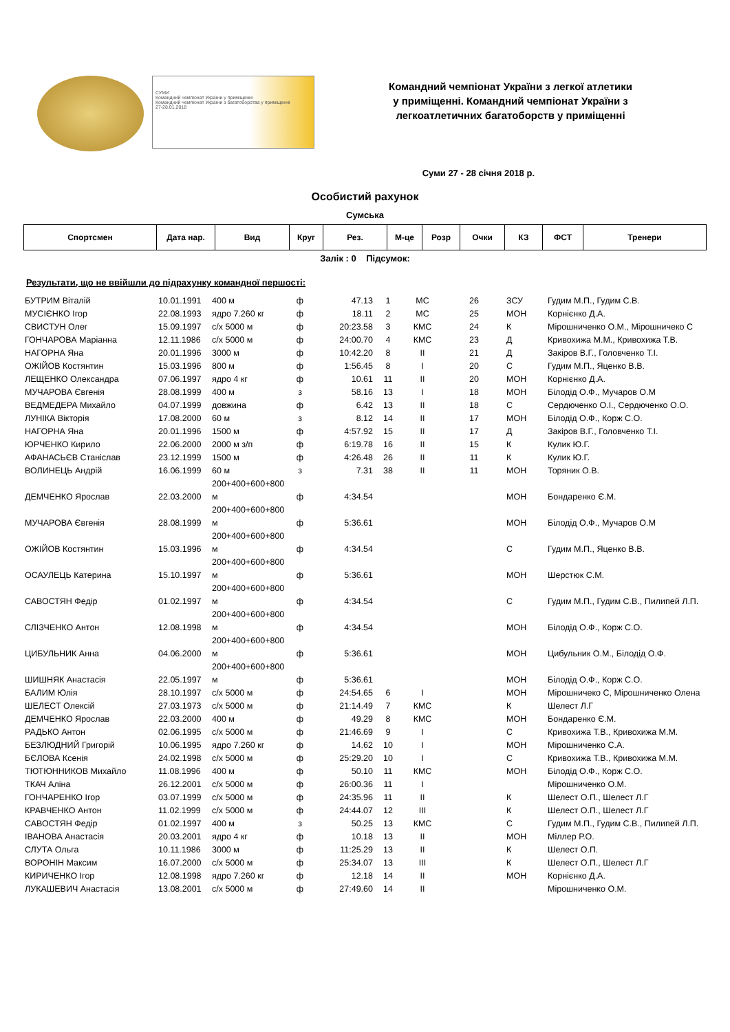СУМИ
Командний чемпіонат України у приміщенні
Командний чемпіонат України з багатоборства у приміщенні
27-28.01.2018
Командний чемпіонат України з легкої атлетики
у приміщенні. Командний чемпіонат України з
легкоатлетичних багатоборств у приміщенні
Суми 27 - 28 січня 2018 р.
Особистий рахунок
Сумська
| Спортсмен | Дата нар. | Вид | Круг | Рез. | М-це | Розр | Очки | КЗ | ФСТ | Тренери |
| --- | --- | --- | --- | --- | --- | --- | --- | --- | --- | --- |
Залік : 0 Підсумок:
Результати, що не ввійшли до підрахунку командної першості:
| БУТРИМ Віталій | 10.01.1991 | 400 м | ф | 47.13 | 1 | МС | 26 | ЗСУ | Гудим М.П., Гудим С.В. |
| МУСІЄНКО Ігор | 22.08.1993 | ядро 7.260 кг | ф | 18.11 | 2 | МС | 25 | МОН | Корнієнко Д.А. |
| СВИСТУН Олег | 15.09.1997 | с/х 5000 м | ф | 20:23.58 | 3 | КМС | 24 | К | Мірошниченко О.М., Мірошничеко С |
| ГОНЧАРОВА Маріанна | 12.11.1986 | с/х 5000 м | ф | 24:00.70 | 4 | КМС | 23 | Д | Кривохижа М.М., Кривохижа Т.В. |
| НАГОРНА Яна | 20.01.1996 | 3000 м | ф | 10:42.20 | 8 | ІІ | 21 | Д | Закіров В.Г., Головченко Т.І. |
| ОЖІЙОВ Костянтин | 15.03.1996 | 800 м | ф | 1:56.45 | 8 | І | 20 | С | Гудим М.П., Яценко В.В. |
| ЛЕЩЕНКО Олександра | 07.06.1997 | ядро 4 кг | ф | 10.61 | 11 | ІІ | 20 | МОН | Корнієнко Д.А. |
| МУЧАРОВА Євгенія | 28.08.1999 | 400 м | з | 58.16 | 13 | І | 18 | МОН | Білодід О.Ф., Мучаров О.М |
| ВЕДМЕДЕРА Михайло | 04.07.1999 | довжина | ф | 6.42 | 13 | ІІ | 18 | С | Сердюченко О.І., Сердюченко О.О. |
| ЛУНІКА Вікторія | 17.08.2000 | 60 м | з | 8.12 | 14 | ІІ | 17 | МОН | Білодід О.Ф., Корж С.О. |
| НАГОРНА Яна | 20.01.1996 | 1500 м | ф | 4:57.92 | 15 | ІІ | 17 | Д | Закіров В.Г., Головченко Т.І. |
| ЮРЧЕНКО Кирило | 22.06.2000 | 2000 м з/п | ф | 6:19.78 | 16 | ІІ | 15 | К | Кулик Ю.Г. |
| АФАНАСЬЄВ Станіслав | 23.12.1999 | 1500 м | ф | 4:26.48 | 26 | ІІ | 11 | К | Кулик Ю.Г. |
| ВОЛИНЕЦЬ Андрій | 16.06.1999 | 60 м | з | 7.31 | 38 | ІІ | 11 | МОН | Торяник О.В. |
| ДЕМЧЕНКО Ярослав | 22.03.2000 | 200+400+600+800 м | ф | 4:34.54 | | | | МОН | Бондаренко Є.М. |
| МУЧАРОВА Євгенія | 28.08.1999 | 200+400+600+800 м | ф | 5:36.61 | | | | МОН | Білодід О.Ф., Мучаров О.М |
| ОЖІЙОВ Костянтин | 15.03.1996 | 200+400+600+800 м | ф | 4:34.54 | | | | С | Гудим М.П., Яценко В.В. |
| ОСАУЛЕЦЬ Катерина | 15.10.1997 | 200+400+600+800 м | ф | 5:36.61 | | | | МОН | Шерстюк С.М. |
| САВОСТЯН Федір | 01.02.1997 | 200+400+600+800 м | ф | 4:34.54 | | | | С | Гудим М.П., Гудим С.В., Пилипей Л.П. |
| СЛІЗЧЕНКО Антон | 12.08.1998 | 200+400+600+800 м | ф | 4:34.54 | | | | МОН | Білодід О.Ф., Корж С.О. |
| ЦИБУЛЬНИК Анна | 04.06.2000 | 200+400+600+800 м | ф | 5:36.61 | | | | МОН | Цибульник О.М., Білодід О.Ф. |
| ШИШНЯК Анастасія | 22.05.1997 | 200+400+600+800 м | ф | 5:36.61 | | | | МОН | Білодід О.Ф., Корж С.О. |
| БАЛИМ Юлія | 28.10.1997 | с/х 5000 м | ф | 24:54.65 | 6 | І | | МОН | Мірошничеко С, Мірошниченко Олена |
| ШЕЛЕСТ Олексій | 27.03.1973 | с/х 5000 м | ф | 21:14.49 | 7 | КМС | | К | Шелест Л.Г |
| ДЕМЧЕНКО Ярослав | 22.03.2000 | 400 м | ф | 49.29 | 8 | КМС | | МОН | Бондаренко Є.М. |
| РАДЬКО Антон | 02.06.1995 | с/х 5000 м | ф | 21:46.69 | 9 | І | | С | Кривохижа Т.В., Кривохижа М.М. |
| БЕЗЛЮДНИЙ Григорій | 10.06.1995 | ядро 7.260 кг | ф | 14.62 | 10 | І | | МОН | Мірошниченко С.А. |
| БЄЛОВА Ксенія | 24.02.1998 | с/х 5000 м | ф | 25:29.20 | 10 | І | | С | Кривохижа Т.В., Кривохижа М.М. |
| ТЮТЮННИКОВ Михайло | 11.08.1996 | 400 м | ф | 50.10 | 11 | КМС | | МОН | Білодід О.Ф., Корж С.О. |
| ТКАЧ Аліна | 26.12.2001 | с/х 5000 м | ф | 26:00.36 | 11 | І | | | Мірошниченко О.М. |
| ГОНЧАРЕНКО Ігор | 03.07.1999 | с/х 5000 м | ф | 24:35.96 | 11 | ІІ | | К | Шелест О.П., Шелест Л.Г |
| КРАВЧЕНКО Антон | 11.02.1999 | с/х 5000 м | ф | 24:44.07 | 12 | ІІІ | | К | Шелест О.П., Шелест Л.Г |
| САВОСТЯН Федір | 01.02.1997 | 400 м | з | 50.25 | 13 | КМС | | С | Гудим М.П., Гудим С.В., Пилипей Л.П. |
| ІВАНОВА Анастасія | 20.03.2001 | ядро 4 кг | ф | 10.18 | 13 | ІІ | | МОН | Міллер Р.О. |
| СЛУТА Ольга | 10.11.1986 | 3000 м | ф | 11:25.29 | 13 | ІІ | | К | Шелест О.П. |
| ВОРОНІН Максим | 16.07.2000 | с/х 5000 м | ф | 25:34.07 | 13 | ІІІ | | К | Шелест О.П., Шелест Л.Г |
| КИРИЧЕНКО Ігор | 12.08.1998 | ядро 7.260 кг | ф | 12.18 | 14 | ІІ | | МОН | Корнієнко Д.А. |
| ЛУКАШЕВИЧ Анастасія | 13.08.2001 | с/х 5000 м | ф | 27:49.60 | 14 | ІІ | | | Мірошниченко О.М. |